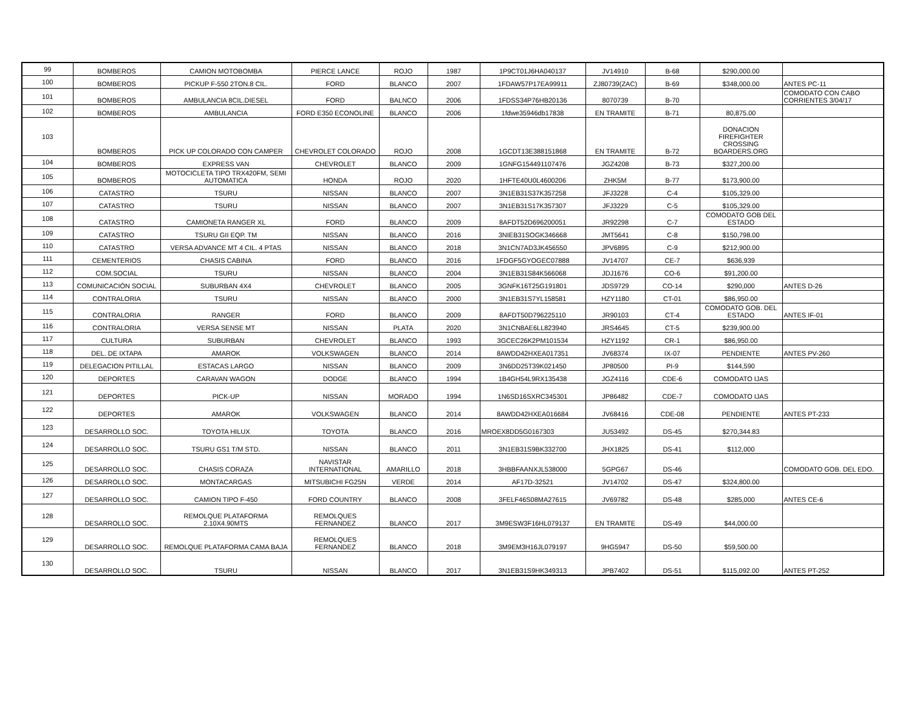| 99 | BOMBEROS | CAMION MOTOBOMBA | PIERCE LANCE | ROJO | 1987 | 1P9CT01J6HA040137 | JV14910 | B-68 | $290,000.00 | |
| 100 | BOMBEROS | PICKUP F-550 2TON.8 CIL. | FORD | BLANCO | 2007 | 1FDAW57P17EA99911 | ZJ80739(ZAC) | B-69 | $348,000.00 | ANTES PC-11 |
| 101 | BOMBEROS | AMBULANCIA 8CIL.DIESEL | FORD | BALNCO | 2006 | 1FDSS34P76HB20136 | 8070739 | B-70 | | COMODATO CON CABO CORRIENTES 3/04/17 |
| 102 | BOMBEROS | AMBULANCIA | FORD E350 ECONOLINE | BLANCO | 2006 | 1fdwe35946db17838 | EN TRAMITE | B-71 | 80,875.00 | |
| 103 | BOMBEROS | PICK UP COLORADO CON CAMPER | CHEVROLET COLORADO | ROJO | 2008 | 1GCDT13E388151868 | EN TRAMITE | B-72 | DONACION FIREFIGHTER CROSSING BOARDERS.ORG | |
| 104 | BOMBEROS | EXPRESS VAN | CHEVROLET | BLANCO | 2009 | 1GNFG154491107476 | JGZ4208 | B-73 | $327,200.00 | |
| 105 | BOMBEROS | MOTOCICLETA TIPO TRX420FM, SEMI AUTOMATICA | HONDA | ROJO | 2020 | 1HFTE40U0L4600206 | ZHK5M | B-77 | $173,900.00 | |
| 106 | CATASTRO | TSURU | NISSAN | BLANCO | 2007 | 3N1EB31S37K357258 | JFJ3228 | C-4 | $105,329.00 | |
| 107 | CATASTRO | TSURU | NISSAN | BLANCO | 2007 | 3N1EB31S17K357307 | JFJ3229 | C-5 | $105,329.00 | |
| 108 | CATASTRO | CAMIONETA RANGER XL | FORD | BLANCO | 2009 | 8AFDT52D696200051 | JR92298 | C-7 | COMODATO GOB DEL ESTADO | |
| 109 | CATASTRO | TSURU GII EQP. TM | NISSAN | BLANCO | 2016 | 3NIEB31SOGK346668 | JMT5641 | C-8 | $150,798.00 | |
| 110 | CATASTRO | VERSA ADVANCE MT 4 CIL. 4 PTAS | NISSAN | BLANCO | 2018 | 3N1CN7AD3JK456550 | JPV6895 | C-9 | $212,900.00 | |
| 111 | CEMENTERIOS | CHASIS CABINA | FORD | BLANCO | 2016 | 1FDGF5GYOGEC07888 | JV14707 | CE-7 | $636,939 | |
| 112 | COM.SOCIAL | TSURU | NISSAN | BLANCO | 2004 | 3N1EB31S84K566068 | JDJ1676 | CO-6 | $91,200.00 | |
| 113 | COMUNICACIÓN SOCIAL | SUBURBAN 4X4 | CHEVROLET | BLANCO | 2005 | 3GNFK16T25G191801 | JDS9729 | CO-14 | $290,000 | ANTES D-26 |
| 114 | CONTRALORIA | TSURU | NISSAN | BLANCO | 2000 | 3N1EB31S7YL158581 | HZY1180 | CT-01 | $86,950.00 | |
| 115 | CONTRALORIA | RANGER | FORD | BLANCO | 2009 | 8AFDT50D796225110 | JR90103 | CT-4 | COMODATO GOB. DEL ESTADO | ANTES IF-01 |
| 116 | CONTRALORIA | VERSA SENSE MT | NISSAN | PLATA | 2020 | 3N1CN8AE6LL823940 | JRS4645 | CT-5 | $239,900.00 | |
| 117 | CULTURA | SUBURBAN | CHEVROLET | BLANCO | 1993 | 3GCEC26K2PM101534 | HZY1192 | CR-1 | $86,950.00 | |
| 118 | DEL. DE IXTAPA | AMAROK | VOLKSWAGEN | BLANCO | 2014 | 8AWDD42HXEA017351 | JV68374 | IX-07 | PENDIENTE | ANTES PV-260 |
| 119 | DELEGACION PITILLAL | ESTACAS LARGO | NISSAN | BLANCO | 2009 | 3N6DD25T39K021450 | JP80500 | PI-9 | $144,590 | |
| 120 | DEPORTES | CARAVAN WAGON | DODGE | BLANCO | 1994 | 1B4GH54L9RX135438 | JGZ4116 | CDE-6 | COMODATO IJAS | |
| 121 | DEPORTES | PICK-UP | NISSAN | MORADO | 1994 | 1N6SD16SXRC345301 | JP86482 | CDE-7 | COMODATO IJAS | |
| 122 | DEPORTES | AMAROK | VOLKSWAGEN | BLANCO | 2014 | 8AWDD42HXEA016684 | JV68416 | CDE-08 | PENDIENTE | ANTES PT-233 |
| 123 | DESARROLLO SOC. | TOYOTA HILUX | TOYOTA | BLANCO | 2016 | MROEX8DD5G0167303 | JU53492 | DS-45 | $270,344.83 | |
| 124 | DESARROLLO SOC. | TSURU GS1 T/M STD. | NISSAN | BLANCO | 2011 | 3N1EB31S9BK332700 | JHX1825 | DS-41 | $112,000 | |
| 125 | DESARROLLO SOC. | CHASIS CORAZA | NAVISTAR INTERNATIONAL | AMARILLO | 2018 | 3HBBFAANXJL538000 | 5GPG67 | DS-46 | | COMODATO GOB. DEL EDO. |
| 126 | DESARROLLO SOC. | MONTACARGAS | MITSUBICHI FG25N | VERDE | 2014 | AF17D-32521 | JV14702 | DS-47 | $324,800.00 | |
| 127 | DESARROLLO SOC. | CAMION TIPO F-450 | FORD COUNTRY | BLANCO | 2008 | 3FELF46S08MA27615 | JV69782 | DS-48 | $285,000 | ANTES CE-6 |
| 128 | DESARROLLO SOC. | REMOLQUE PLATAFORMA 2.10X4.90MTS | REMOLQUES FERNANDEZ | BLANCO | 2017 | 3M9ESW3F16HL079137 | EN TRAMITE | DS-49 | $44,000.00 | |
| 129 | DESARROLLO SOC. | REMOLQUE PLATAFORMA CAMA BAJA | REMOLQUES FERNANDEZ | BLANCO | 2018 | 3M9EM3H16JL079197 | 9HG5947 | DS-50 | $59,500.00 | |
| 130 | DESARROLLO SOC. | TSURU | NISSAN | BLANCO | 2017 | 3N1EB31S9HK349313 | JPB7402 | DS-51 | $115,092.00 | ANTES PT-252 |